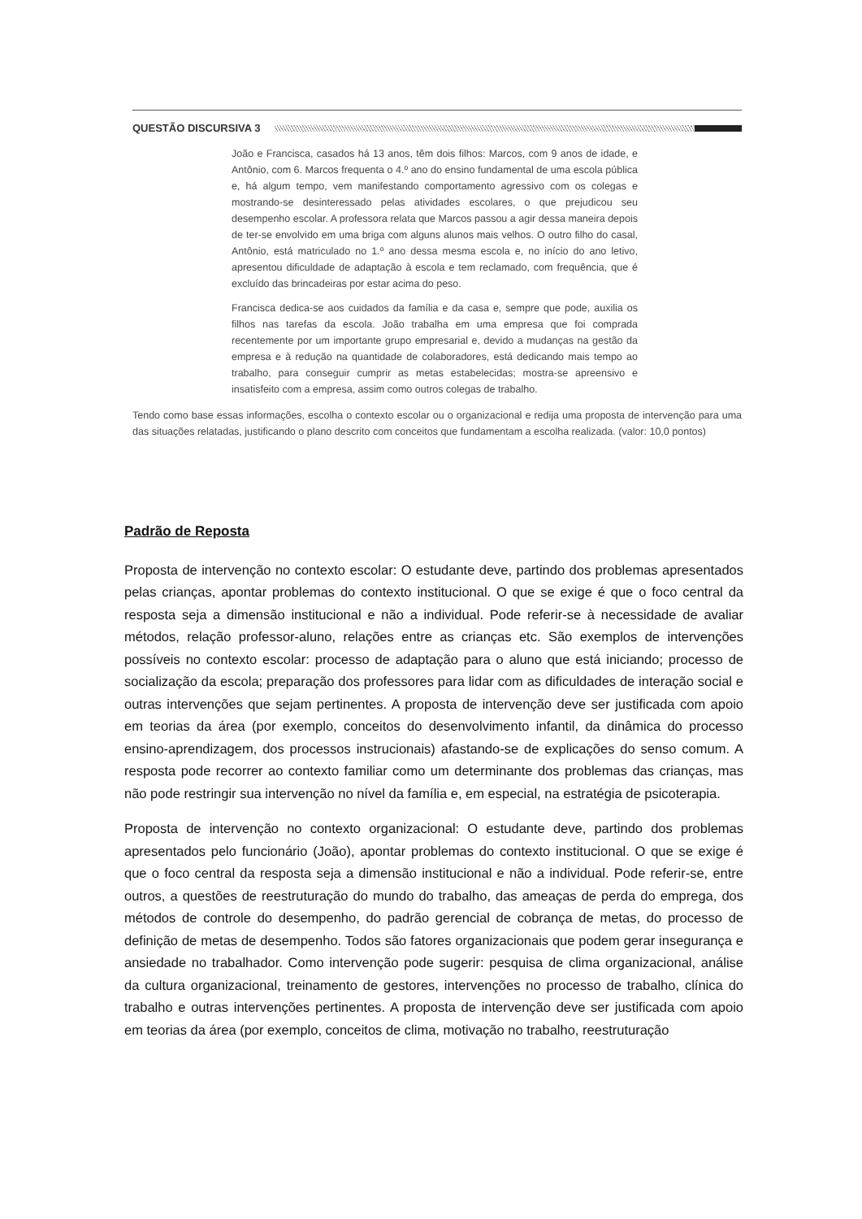QUESTÃO DISCURSIVA 3
João e Francisca, casados há 13 anos, têm dois filhos: Marcos, com 9 anos de idade, e Antônio, com 6. Marcos frequenta o 4.º ano do ensino fundamental de uma escola pública e, há algum tempo, vem manifestando comportamento agressivo com os colegas e mostrando-se desinteressado pelas atividades escolares, o que prejudicou seu desempenho escolar. A professora relata que Marcos passou a agir dessa maneira depois de ter-se envolvido em uma briga com alguns alunos mais velhos. O outro filho do casal, Antônio, está matriculado no 1.º ano dessa mesma escola e, no início do ano letivo, apresentou dificuldade de adaptação à escola e tem reclamado, com frequência, que é excluído das brincadeiras por estar acima do peso.
Francisca dedica-se aos cuidados da família e da casa e, sempre que pode, auxilia os filhos nas tarefas da escola. João trabalha em uma empresa que foi comprada recentemente por um importante grupo empresarial e, devido a mudanças na gestão da empresa e à redução na quantidade de colaboradores, está dedicando mais tempo ao trabalho, para conseguir cumprir as metas estabelecidas; mostra-se apreensivo e insatisfeito com a empresa, assim como outros colegas de trabalho.
Tendo como base essas informações, escolha o contexto escolar ou o organizacional e redija uma proposta de intervenção para uma das situações relatadas, justificando o plano descrito com conceitos que fundamentam a escolha realizada. (valor: 10,0 pontos)
Padrão de Reposta
Proposta de intervenção no contexto escolar: O estudante deve, partindo dos problemas apresentados pelas crianças, apontar problemas do contexto institucional. O que se exige é que o foco central da resposta seja a dimensão institucional e não a individual. Pode referir-se à necessidade de avaliar métodos, relação professor-aluno, relações entre as crianças etc. São exemplos de intervenções possíveis no contexto escolar: processo de adaptação para o aluno que está iniciando; processo de socialização da escola; preparação dos professores para lidar com as dificuldades de interação social e outras intervenções que sejam pertinentes. A proposta de intervenção deve ser justificada com apoio em teorias da área (por exemplo, conceitos do desenvolvimento infantil, da dinâmica do processo ensino-aprendizagem, dos processos instrucionais) afastando-se de explicações do senso comum. A resposta pode recorrer ao contexto familiar como um determinante dos problemas das crianças, mas não pode restringir sua intervenção no nível da família e, em especial, na estratégia de psicoterapia.
Proposta de intervenção no contexto organizacional: O estudante deve, partindo dos problemas apresentados pelo funcionário (João), apontar problemas do contexto institucional. O que se exige é que o foco central da resposta seja a dimensão institucional e não a individual. Pode referir-se, entre outros, a questões de reestruturação do mundo do trabalho, das ameaças de perda do emprega, dos métodos de controle do desempenho, do padrão gerencial de cobrança de metas, do processo de definição de metas de desempenho. Todos são fatores organizacionais que podem gerar insegurança e ansiedade no trabalhador. Como intervenção pode sugerir: pesquisa de clima organizacional, análise da cultura organizacional, treinamento de gestores, intervenções no processo de trabalho, clínica do trabalho e outras intervenções pertinentes. A proposta de intervenção deve ser justificada com apoio em teorias da área (por exemplo, conceitos de clima, motivação no trabalho, reestruturação